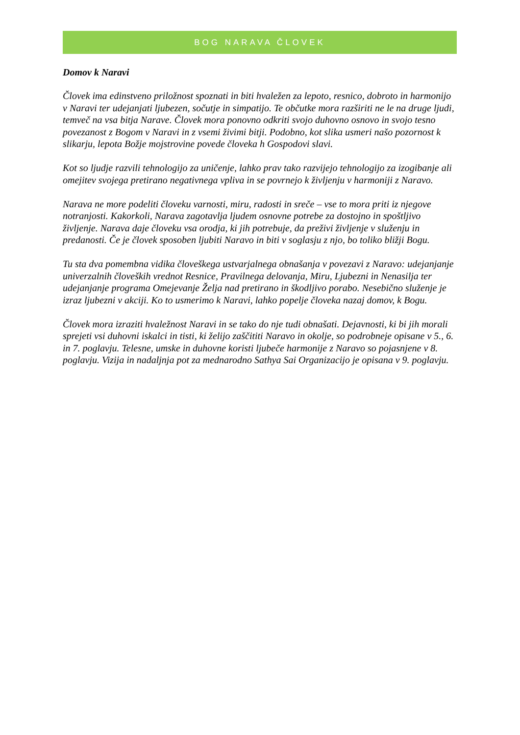BOG NARAVA ČLOVEK
Domov k Naravi
Človek ima edinstveno priložnost spoznati in biti hvaležen za lepoto, resnico, dobroto in harmonijo v Naravi ter udejanjati ljubezen, sočutje in simpatijo. Te občutke mora razširiti ne le na druge ljudi, temveč na vsa bitja Narave. Človek mora ponovno odkriti svojo duhovno osnovo in svojo tesno povezanost z Bogom v Naravi in z vsemi živimi bitji. Podobno, kot slika usmeri našo pozornost k slikarju, lepota Božje mojstrovine povede človeka h Gospodovi slavi.
Kot so ljudje razvili tehnologijo za uničenje, lahko prav tako razvijejo tehnologijo za izogibanje ali omejitev svojega pretirano negativnega vpliva in se povrnejo k življenju v harmoniji z Naravo.
Narava ne more podeliti človeku varnosti, miru, radosti in sreče – vse to mora priti iz njegove notranjosti. Kakorkoli, Narava zagotavlja ljudem osnovne potrebe za dostojno in spoštljivo življenje. Narava daje človeku vsa orodja, ki jih potrebuje, da preživi življenje v služenju in predanosti. Če je človek sposoben ljubiti Naravo in biti v soglasju z njo, bo toliko bližji Bogu.
Tu sta dva pomembna vidika človeškega ustvarjalnega obnašanja v povezavi z Naravo: udejanjanje univerzalnih človeških vrednot Resnice, Pravilnega delovanja, Miru, Ljubezni in Nenasilja ter udejanjanje programa Omejevanje Želja nad pretirano in škodljivo porabo. Nesebično služenje je izraz ljubezni v akciji. Ko to usmerimo k Naravi, lahko popelje človeka nazaj domov, k Bogu.
Človek mora izraziti hvaležnost Naravi in se tako do nje tudi obnašati. Dejavnosti, ki bi jih morali sprejeti vsi duhovni iskalci in tisti, ki želijo zaščititi Naravo in okolje, so podrobneje opisane v 5., 6. in 7. poglavju. Telesne, umske in duhovne koristi ljubeče harmonije z Naravo so pojasnjene v 8. poglavju. Vizija in nadaljnja pot za mednarodno Sathya Sai Organizacijo je opisana v 9. poglavju.